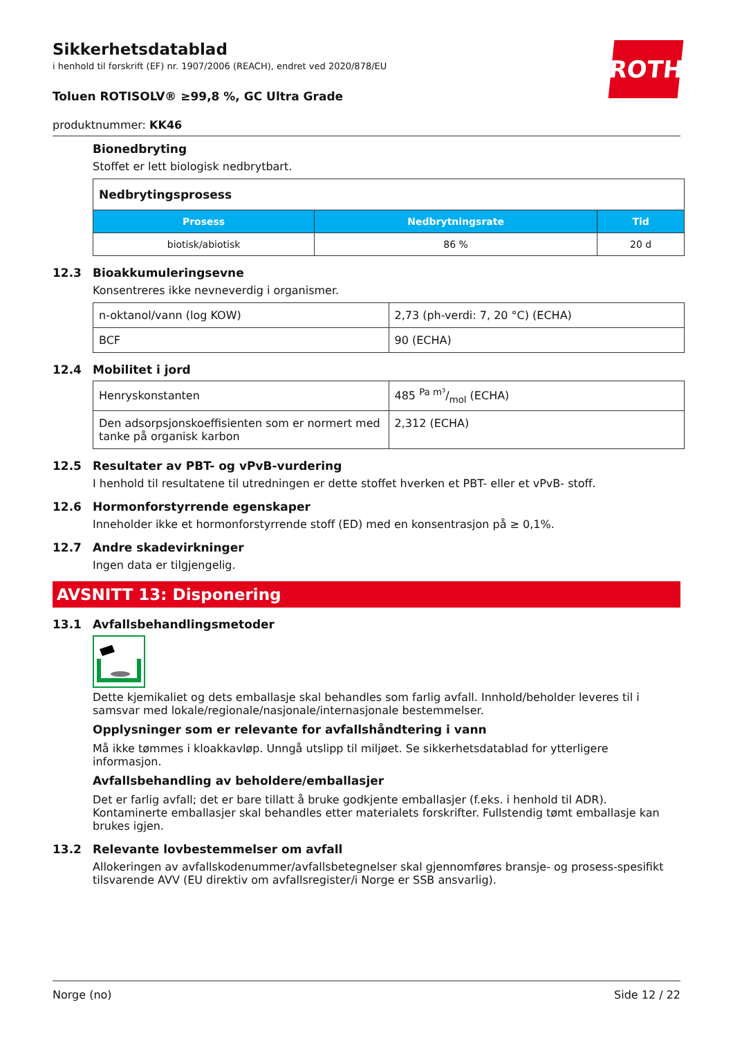ROTH
Sikkerhetsdatablad
i henhold til forskrift (EF) nr. 1907/2006 (REACH), endret ved 2020/878/EU
Toluen ROTISOLV® ≥99,8 %, GC Ultra Grade
produktnummer: KK46
Bionedbryting
Stoffet er lett biologisk nedbrytbart.
| Nedbrytingsprosess | | |
| Prosess | Nedbrytningsrate | Tid |
| biotisk/abiotisk | 86 % | 20 d |
12.3 Bioakkumuleringsevne
Konsentreres ikke nevneverdig i organismer.
| n-oktanol/vann (log KOW) | 2,73 (ph-verdi: 7, 20 °C) (ECHA) |
| BCF | 90 (ECHA) |
12.4 Mobilitet i jord
| Henryskonstanten | 485 Pa m³/mol (ECHA) |
| Den adsorpsjonskoeffisienten som er normert med tanke på organisk karbon | 2,312 (ECHA) |
12.5 Resultater av PBT- og vPvB-vurdering
I henhold til resultatene til utredningen er dette stoffet hverken et PBT- eller et vPvB- stoff.
12.6 Hormonforstyrrende egenskaper
Inneholder ikke et hormonforstyrrende stoff (ED) med en konsentrasjon på ≥ 0,1%.
12.7 Andre skadevirkninger
Ingen data er tilgjengelig.
AVSNITT 13: Disponering
13.1 Avfallsbehandlingsmetoder
Dette kjemikaliet og dets emballasje skal behandles som farlig avfall. Innhold/beholder leveres til i samsvar med lokale/regionale/nasjonale/internasjonale bestemmelser.
Opplysninger som er relevante for avfallshåndtering i vann
Må ikke tømmes i kloakkavløp. Unngå utslipp til miljøet. Se sikkerhetsdatablad for ytterligere informasjon.
Avfallsbehandling av beholdere/emballasjer
Det er farlig avfall; det er bare tillatt å bruke godkjente emballasjer (f.eks. i henhold til ADR). Kontaminerte emballasjer skal behandles etter materialets forskrifter. Fullstendig tømt emballasje kan brukes igjen.
13.2 Relevante lovbestemmelser om avfall
Allokeringen av avfallskodenummer/avfallsbetegnelser skal gjennomføres bransje- og prosess-spesifikt tilsvarende AVV (EU direktiv om avfallsregister/i Norge er SSB ansvarlig).
Norge (no) Side 12 / 22